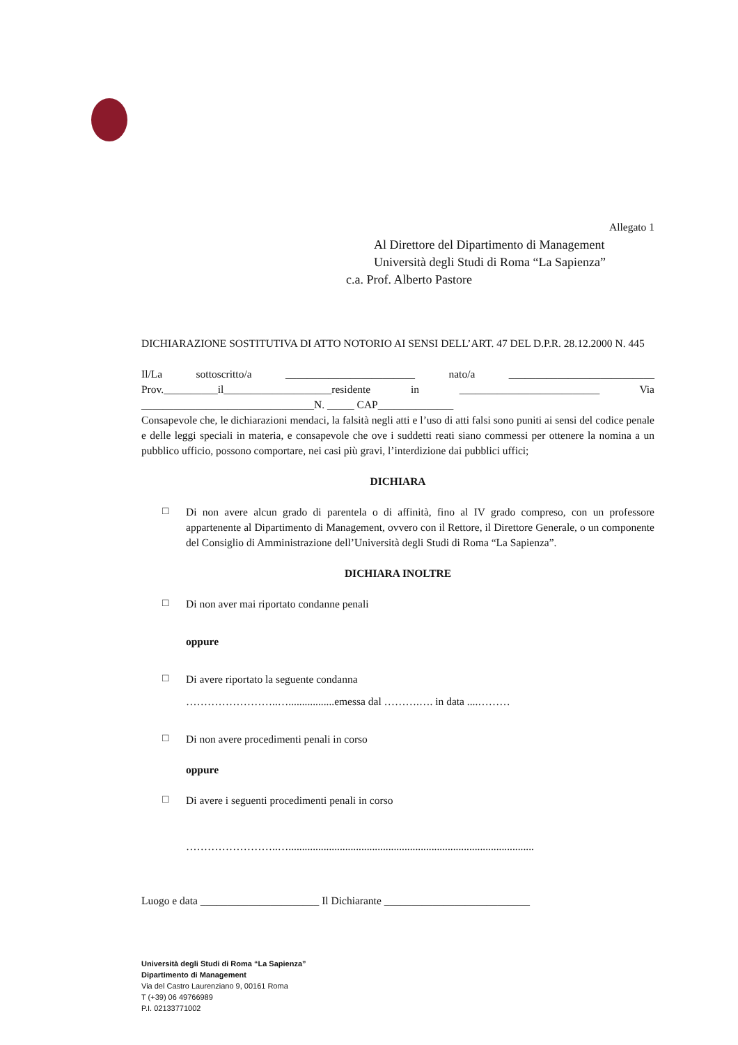Allegato 1
Al Direttore del Dipartimento di Management
Università degli Studi di Roma “La Sapienza”
c.a. Prof. Alberto Pastore
DICHIARAZIONE SOSTITUTIVA DI ATTO NOTORIO AI SENSI DELL’ART. 47 DEL D.P.R. 28.12.2000 N. 445
Il/La sottoscritto/a ________________________ nato/a ___________________________ Prov.__________il____________________residente in __________________________ Via ________________________________N. _____ CAP______________
Consapevole che, le dichiarazioni mendaci, la falsità negli atti e l’uso di atti falsi sono puniti ai sensi del codice penale e delle leggi speciali in materia, e consapevole che ove i suddetti reati siano commessi per ottenere la nomina a un pubblico ufficio, possono comportare, nei casi più gravi, l’interdizione dai pubblici uffici;
DICHIARA
□
Di non avere alcun grado di parentela o di affinità, fino al IV grado compreso, con un professore appartenente al Dipartimento di Management, ovvero con il Rettore, il Direttore Generale, o un componente del Consiglio di Amministrazione dell’Università degli Studi di Roma “La Sapienza”.
DICHIARA INOLTRE
□
Di non aver mai riportato condanne penali
oppure
□
Di avere riportato la seguente condanna
……………………..….................emessa dal ……….…. in data ....………
□
Di non avere procedimenti penali in corso
oppure
□
Di avere i seguenti procedimenti penali in corso
……………………..…...........................................................................................
Luogo e data ______________________ Il Dichiarante ___________________________
Università degli Studi di Roma “La Sapienza”
Dipartimento di Management
Via del Castro Laurenziano 9, 00161 Roma
T (+39) 06 49766989
P.I. 02133771002